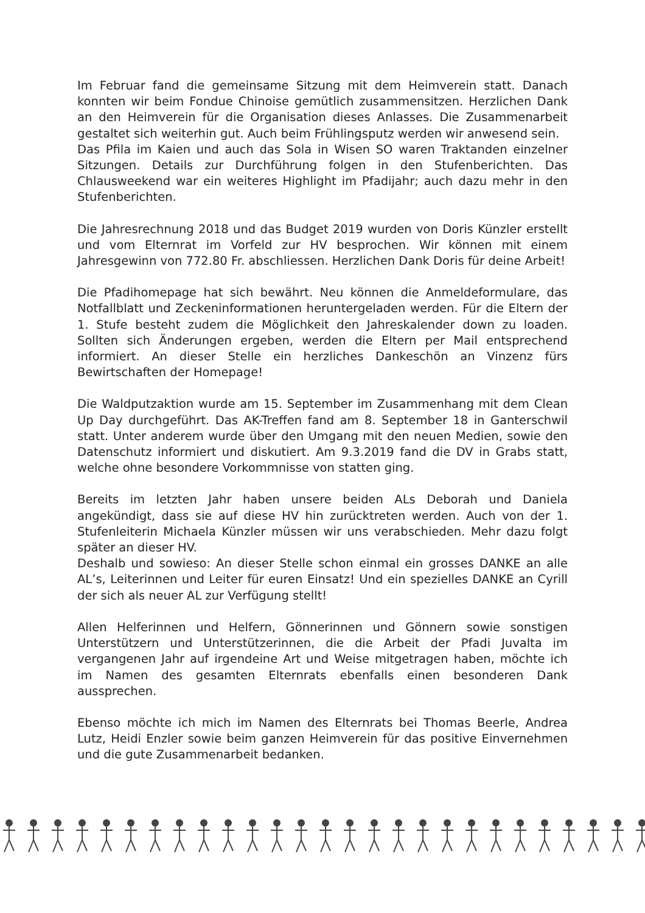Im Februar fand die gemeinsame Sitzung mit dem Heimverein statt. Danach konnten wir beim Fondue Chinoise gemütlich zusammensitzen. Herzlichen Dank an den Heimverein für die Organisation dieses Anlasses. Die Zusammenarbeit gestaltet sich weiterhin gut. Auch beim Frühlingsputz werden wir anwesend sein.
Das Pfila im Kaien und auch das Sola in Wisen SO waren Traktanden einzelner Sitzungen. Details zur Durchführung folgen in den Stufenberichten. Das Chlausweekend war ein weiteres Highlight im Pfadijahr; auch dazu mehr in den Stufenberichten.
Die Jahresrechnung 2018 und das Budget 2019 wurden von Doris Künzler erstellt und vom Elternrat im Vorfeld zur HV besprochen. Wir können mit einem Jahresgewinn von 772.80 Fr. abschliessen. Herzlichen Dank Doris für deine Arbeit!
Die Pfadihomepage hat sich bewährt. Neu können die Anmeldeformulare, das Notfallblatt und Zeckeninformationen heruntergeladen werden. Für die Eltern der 1. Stufe besteht zudem die Möglichkeit den Jahreskalender down zu loaden. Sollten sich Änderungen ergeben, werden die Eltern per Mail entsprechend informiert. An dieser Stelle ein herzliches Dankeschön an Vinzenz fürs Bewirtschaften der Homepage!
Die Waldputzaktion wurde am 15. September im Zusammenhang mit dem Clean Up Day durchgeführt. Das AK-Treffen fand am 8. September 18 in Ganterschwil statt. Unter anderem wurde über den Umgang mit den neuen Medien, sowie den Datenschutz informiert und diskutiert. Am 9.3.2019 fand die DV in Grabs statt, welche ohne besondere Vorkommnisse von statten ging.
Bereits im letzten Jahr haben unsere beiden ALs Deborah und Daniela angekündigt, dass sie auf diese HV hin zurücktreten werden. Auch von der 1. Stufenleiterin Michaela Künzler müssen wir uns verabschieden. Mehr dazu folgt später an dieser HV.
Deshalb und sowieso: An dieser Stelle schon einmal ein grosses DANKE an alle AL’s, Leiterinnen und Leiter für euren Einsatz! Und ein spezielles DANKE an Cyrill der sich als neuer AL zur Verfügung stellt!
Allen Helferinnen und Helfern, Gönnerinnen und Gönnern sowie sonstigen Unterstützern und Unterstützerinnen, die die Arbeit der Pfadi Juvalta im vergangenen Jahr auf irgendeine Art und Weise mitgetragen haben, möchte ich im Namen des gesamten Elternrats ebenfalls einen besonderen Dank aussprechen.
Ebenso möchte ich mich im Namen des Elternrats bei Thomas Beerle, Andrea Lutz, Heidi Enzler sowie beim ganzen Heimverein für das positive Einvernehmen und die gute Zusammenarbeit bedanken.